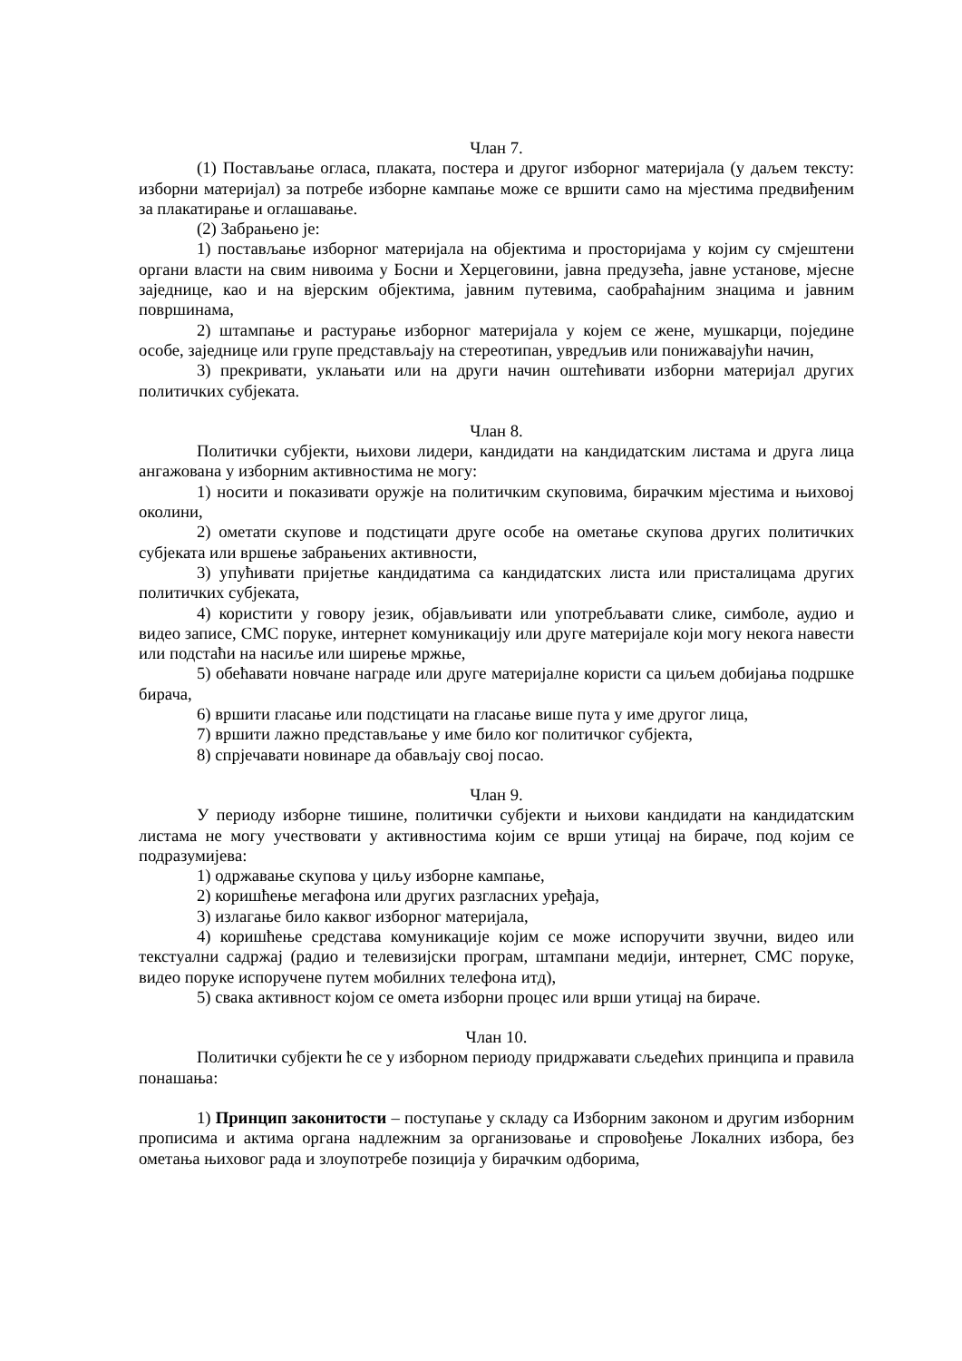Члан 7.
(1) Постављање огласа, плаката, постера и другог изборног материјала (у даљем тексту: изборни материјал) за потребе изборне кампање може се вршити само на мјестима предвиђеним за плакатирање и оглашавање.
(2) Забрањено је:
1) постављање изборног материјала на објектима и просторијама у којим су смјештени органи власти на свим нивоима у Босни и Херцеговини, јавна предузећа, јавне установе, мјесне заједнице, као и на вјерским објектима, јавним путевима, саобраћајним знацима и јавним површинама,
2) штампање и растурање изборног материјала у којем се жене, мушкарци, поједине особе, заједнице или групе представљају на стереотипан, увредљив или понижавајући начин,
3) прекривати, уклањати или на други начин оштећивати изборни материјал других политичких субјеката.
Члан 8.
Политички субјекти, њихови лидери, кандидати на кандидатским листама и друга лица ангажована у изборним активностима не могу:
1) носити и показивати оружје на политичким скуповима, бирачким мјестима и њиховој околини,
2) ометати скупове и подстицати друге особе на ометање скупова других политичких субјеката или вршење забрањених активности,
3) упућивати пријетње кандидатима са кандидатских листа или присталицама других политичких субјеката,
4) користити у говору језик, објављивати или употребљавати слике, симболе, аудио и видео записе, СМС поруке, интернет комуникацију или друге материјале који могу некога навести или подстаћи на насиље или ширење мржње,
5) обећавати новчане награде или друге материјалне користи са циљем добијања подршке бирача,
6) вршити гласање или подстицати на гласање више пута у име другог лица,
7) вршити лажно представљање у име било ког политичког субјекта,
8) спрјечавати новинаре да обављају свој посао.
Члан 9.
У периоду изборне тишине, политички субјекти и њихови кандидати на кандидатским листама не могу учествовати у активностима којим се врши утицај на бираче, под којим се подразумијева:
1) одржавање скупова у циљу изборне кампање,
2) коришћење мегафона или других разгласних уређаја,
3) излагање било каквог изборног материјала,
4) коришћење средстава комуникације којим се може испоручити звучни, видео или текстуални садржај (радио и телевизијски програм, штампани медији, интернет, СМС поруке, видео поруке испоручене путем мобилних телефона итд),
5) свака активност којом се омета изборни процес или врши утицај на бираче.
Члан 10.
Политички субјекти ће се у изборном периоду придржавати сљедећих принципа и правила понашања:
1) Принцип законитости – поступање у складу са Изборним законом и другим изборним прописима и актима органа надлежним за организовање и спровођење Локалних избора, без ометања њиховог рада и злоупотребе позиција у бирачким одборима,